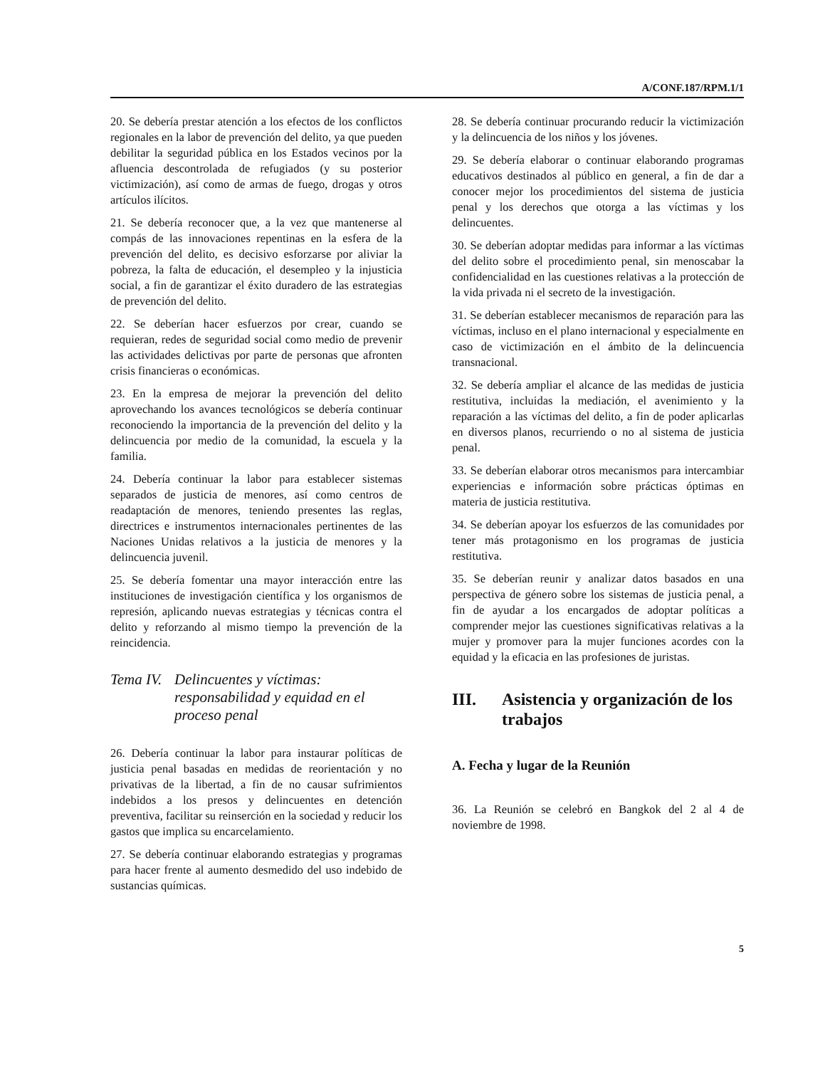A/CONF.187/RPM.1/1
20. Se debería prestar atención a los efectos de los conflictos regionales en la labor de prevención del delito, ya que pueden debilitar la seguridad pública en los Estados vecinos por la afluencia descontrolada de refugiados (y su posterior victimización), así como de armas de fuego, drogas y otros artículos ilícitos.
21. Se debería reconocer que, a la vez que mantenerse al compás de las innovaciones repentinas en la esfera de la prevención del delito, es decisivo esforzarse por aliviar la pobreza, la falta de educación, el desempleo y la injusticia social, a fin de garantizar el éxito duradero de las estrategias de prevención del delito.
22. Se deberían hacer esfuerzos por crear, cuando se requieran, redes de seguridad social como medio de prevenir las actividades delictivas por parte de personas que afronten crisis financieras o económicas.
23. En la empresa de mejorar la prevención del delito aprovechando los avances tecnológicos se debería continuar reconociendo la importancia de la prevención del delito y la delincuencia por medio de la comunidad, la escuela y la familia.
24. Debería continuar la labor para establecer sistemas separados de justicia de menores, así como centros de readaptación de menores, teniendo presentes las reglas, directrices e instrumentos internacionales pertinentes de las Naciones Unidas relativos a la justicia de menores y la delincuencia juvenil.
25. Se debería fomentar una mayor interacción entre las instituciones de investigación científica y los organismos de represión, aplicando nuevas estrategias y técnicas contra el delito y reforzando al mismo tiempo la prevención de la reincidencia.
Tema IV. Delincuentes y víctimas: responsabilidad y equidad en el proceso penal
26. Debería continuar la labor para instaurar políticas de justicia penal basadas en medidas de reorientación y no privativas de la libertad, a fin de no causar sufrimientos indebidos a los presos y delincuentes en detención preventiva, facilitar su reinserción en la sociedad y reducir los gastos que implica su encarcelamiento.
27. Se debería continuar elaborando estrategias y programas para hacer frente al aumento desmedido del uso indebido de sustancias químicas.
28. Se debería continuar procurando reducir la victimización y la delincuencia de los niños y los jóvenes.
29. Se debería elaborar o continuar elaborando programas educativos destinados al público en general, a fin de dar a conocer mejor los procedimientos del sistema de justicia penal y los derechos que otorga a las víctimas y los delincuentes.
30. Se deberían adoptar medidas para informar a las víctimas del delito sobre el procedimiento penal, sin menoscabar la confidencialidad en las cuestiones relativas a la protección de la vida privada ni el secreto de la investigación.
31. Se deberían establecer mecanismos de reparación para las víctimas, incluso en el plano internacional y especialmente en caso de victimización en el ámbito de la delincuencia transnacional.
32. Se debería ampliar el alcance de las medidas de justicia restitutiva, incluidas la mediación, el avenimiento y la reparación a las víctimas del delito, a fin de poder aplicarlas en diversos planos, recurriendo o no al sistema de justicia penal.
33. Se deberían elaborar otros mecanismos para intercambiar experiencias e información sobre prácticas óptimas en materia de justicia restitutiva.
34. Se deberían apoyar los esfuerzos de las comunidades por tener más protagonismo en los programas de justicia restitutiva.
35. Se deberían reunir y analizar datos basados en una perspectiva de género sobre los sistemas de justicia penal, a fin de ayudar a los encargados de adoptar políticas a comprender mejor las cuestiones significativas relativas a la mujer y promover para la mujer funciones acordes con la equidad y la eficacia en las profesiones de juristas.
III. Asistencia y organización de los trabajos
A. Fecha y lugar de la Reunión
36. La Reunión se celebró en Bangkok del 2 al 4 de noviembre de 1998.
5